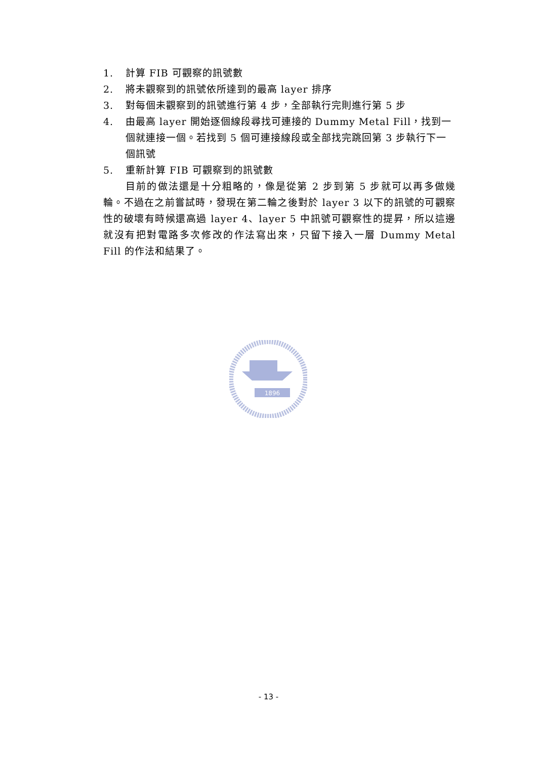1. 計算 FIB 可觀察的訊號數
2. 將未觀察到的訊號依所達到的最高 layer 排序
3. 對每個未觀察到的訊號進行第 4 步，全部執行完則進行第 5 步
4. 由最高 layer 開始逐個線段尋找可連接的 Dummy Metal Fill，找到一個就連接一個。若找到 5 個可連接線段或全部找完跳回第 3 步執行下一個訊號
5. 重新計算 FIB 可觀察到的訊號數
目前的做法還是十分粗略的，像是從第 2 步到第 5 步就可以再多做幾輪。不過在之前嘗試時，發現在第二輪之後對於 layer 3 以下的訊號的可觀察性的破壞有時候還高過 layer 4、layer 5 中訊號可觀察性的提昇，所以這邊就沒有把對電路多次修改的作法寫出來，只留下接入一層 Dummy Metal Fill 的作法和結果了。
1896
- 13 -